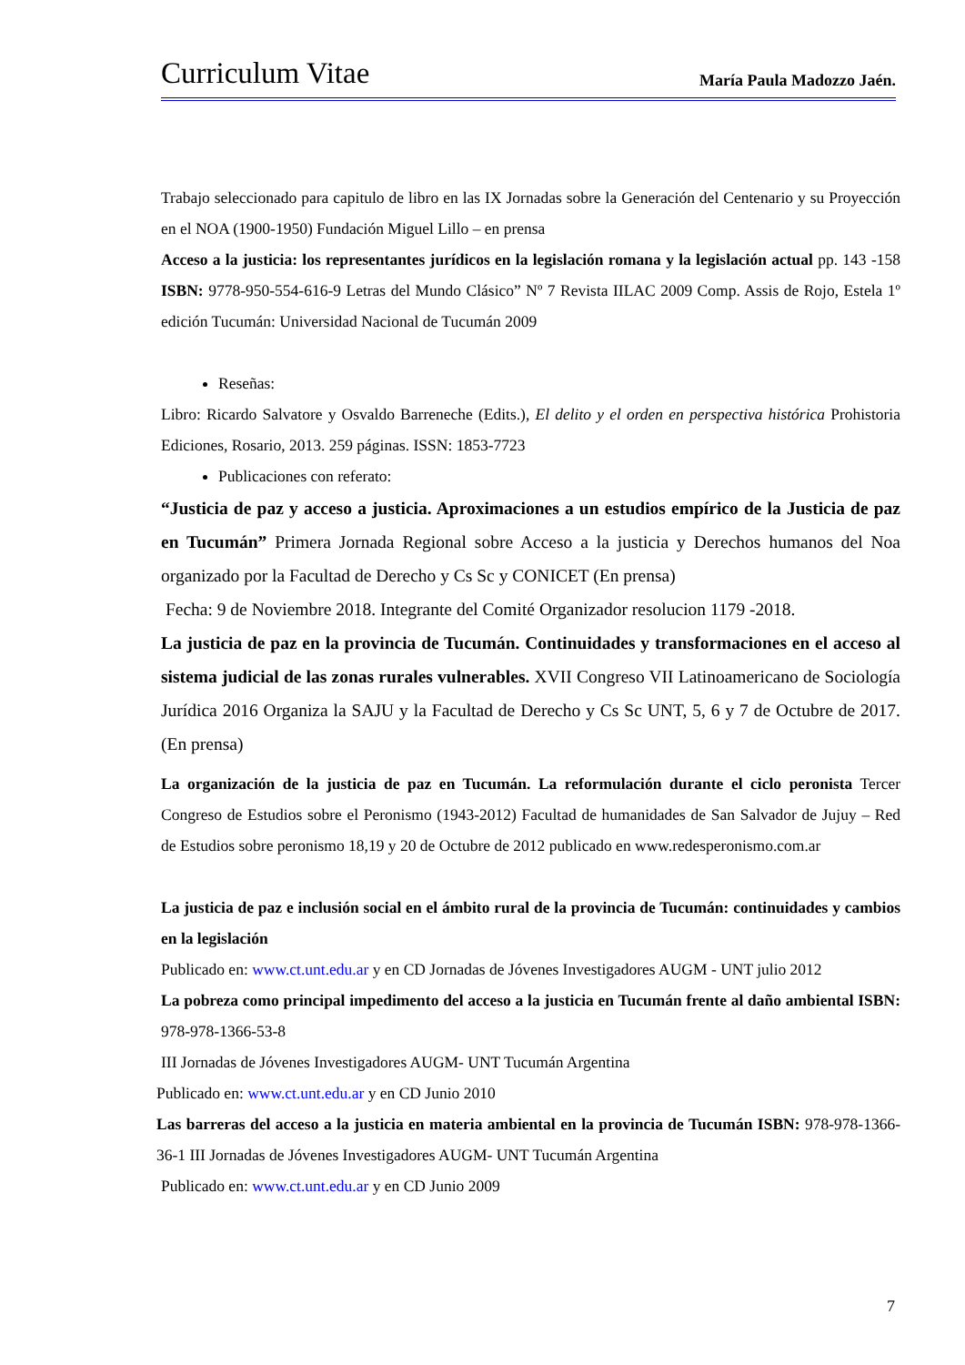Curriculum Vitae María Paula Madozzo Jaén.
Trabajo seleccionado para capitulo de libro en las IX Jornadas sobre la Generación del Centenario y su Proyección en el NOA (1900-1950) Fundación Miguel Lillo – en prensa
Acceso a la justicia: los representantes jurídicos en la legislación romana y la legislación actual pp. 143 -158 ISBN: 9778-950-554-616-9 Letras del Mundo Clásico” Nº 7 Revista IILAC 2009 Comp. Assis de Rojo, Estela 1º edición Tucumán: Universidad Nacional de Tucumán 2009
Reseñas:
Libro: Ricardo Salvatore y Osvaldo Barreneche (Edits.), El delito y el orden en perspectiva histórica Prohistoria Ediciones, Rosario, 2013. 259 páginas. ISSN: 1853-7723
Publicaciones con referato:
“Justicia de paz y acceso a justicia. Aproximaciones a un estudios empírico de la Justicia de paz en Tucumán” Primera Jornada Regional sobre Acceso a la justicia y Derechos humanos del Noa organizado por la Facultad de Derecho y Cs Sc y CONICET (En prensa)
Fecha: 9 de Noviembre 2018. Integrante del Comité Organizador resolucion 1179 -2018.
La justicia de paz en la provincia de Tucumán. Continuidades y transformaciones en el acceso al sistema judicial de las zonas rurales vulnerables. XVII Congreso VII Latinoamericano de Sociología Jurídica 2016 Organiza la SAJU y la Facultad de Derecho y Cs Sc UNT, 5, 6 y 7 de Octubre de 2017. (En prensa)
La organización de la justicia de paz en Tucumán. La reformulación durante el ciclo peronista Tercer Congreso de Estudios sobre el Peronismo (1943-2012) Facultad de humanidades de San Salvador de Jujuy – Red de Estudios sobre peronismo 18,19 y 20 de Octubre de 2012 publicado en www.redesperonismo.com.ar
La justicia de paz e inclusión social en el ámbito rural de la provincia de Tucumán: continuidades y cambios en la legislación
Publicado en: www.ct.unt.edu.ar y en CD Jornadas de Jóvenes Investigadores AUGM - UNT julio 2012
La pobreza como principal impedimento del acceso a la justicia en Tucumán frente al daño ambiental ISBN: 978-978-1366-53-8
III Jornadas de Jóvenes Investigadores AUGM- UNT Tucumán Argentina
Publicado en: www.ct.unt.edu.ar y en CD Junio 2010
Las barreras del acceso a la justicia en materia ambiental en la provincia de Tucumán ISBN: 978-978-1366-36-1 III Jornadas de Jóvenes Investigadores AUGM- UNT Tucumán Argentina
Publicado en: www.ct.unt.edu.ar y en CD Junio 2009
7